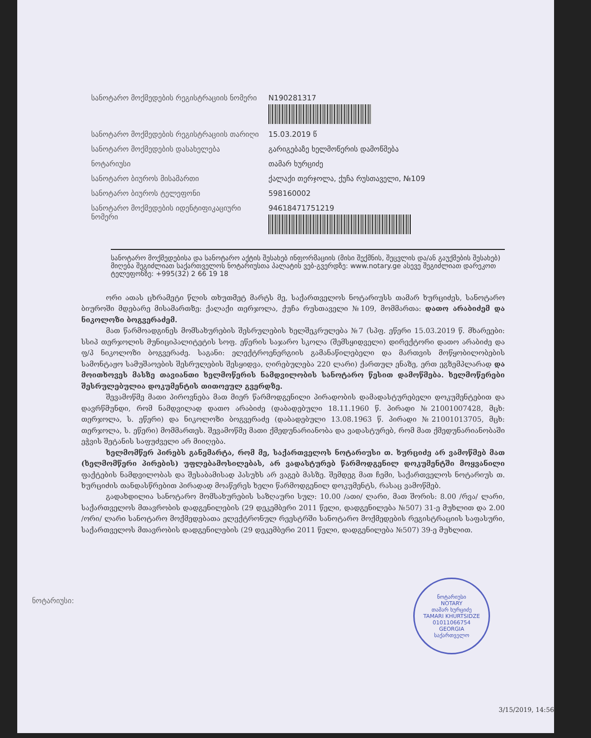სანოტარო მოქმედების რეგისტრაციის ნომერი N190281317
სანოტარო მოქმედების რეგისტრაციის თარიღი 15.03.2019 წ
სანოტარო მოქმედების დასახელება გარიგებაზე ხელმოწერის დამოწმება
ნოტარიუსი თამარ ხურციძე
სანოტარო ბიუროს მისამართი ქალაქი თერჯოლა, ქუჩა რუსთაველი, №109
სანოტარო ბიუროს ტელეფონი 598160002
სანოტარო მოქმედების იდენტიფიკაციური ნომერი
94618471751219
სანოტარო მოქმედებისა და სანოტარო აქტის შესახებ ინფორმაციის (მისი შექმნის, შეცვლის და/ან გაუქმების შესახებ) მიღება შეგიძლიათ საქართველოს ნოტარიუსთა პალატის ვებ-გვერდზე: www.notary.ge ასევე შეგიძლიათ დარეკოთ ტელეფონზე: +995(32) 2 66 19 18
ორი ათას ცხრამეტი წლის თხუთმეტ მარტს მე, საქართველოს ნოტარიუსს თამარ ხურციძეს, სანოტარო ბიუროში მდებარე მისამართზე: ქალაქი თერჯოლა, ქუჩა რუსთაველი №109, მომმართა: დათო არაბიძემ და ნიკოლოზი ბოგვერაძემ.
მათ წარმოადგინეს მომსახურების შესრულების ხელშეკრულება №7 (სპფ. ეწერი 15.03.2019 წ. მხარეები: სსიპ თერჯოლის მუნიციპალიტეტის სოფ. ეწერის საჯარო სკოლა (შემსყიდველი) დირექტორი დათო არაბიძე და ფ/პ ნიკოლოზი ბოგვერაძე. საგანი: ელექტროენერგიის გამანაწილებელი და მართვის მოწყობილობების სამონტაჟო სამუშაოების შესრულების შესყიდვა, ღირებულება 220 ლარი) ქართულ ენაზე, ერთ ეგზემპლარად და მოითხოვეს მასზე თავიანთი ხელმოწერის ნამდვილობის სანოტარო წესით დამოწმება. ხელმოწერები შესრულებულია დოკუმენტის თითოეულ გვერდზე.
შევამოწმე მათი პიროვნება მათ მიერ წარმოდგენილი პირადობის დამადასტურებელი დოკუმენტებით და დავრწმუნდი, რომ ნამდვილად დათო არაბიძე (დაბადებული 18.11.1960 წ. პირადი №21001007428, მცხ: თერჯოლა, ს. ეწერი) და ნიკოლოზი ბოგვერაძე (დაბადებული 13.08.1963 წ. პირადი №21001013705, მცხ: თერჯოლა, ს. ეწერი) მომმართეს. შევამოწმე მათი ქმედუნარიანობა და ვადასტურებ, რომ მათ ქმედუნარიანობაში ეჭვის შეტანის საფუძველი არ მიიღება.
ხელმომწერ პირებს განემარტა, რომ მე, საქართველოს ნოტარიუსი თ. ხურციძე არ ვამოწმებ მათ (ხელმომწერი პირების) უფლებამოსილებას, არ ვადასტურებ წარმოდგენილ დოკუმენტში მოყვანილი ფაქტების ნამდვილობას და შესაბამისად პასუხს არ ვაგებ მასზე. შემდეგ მათ ჩემი, საქართველოს ნოტარიუს თ. ხურციძის თანდასწრებით პირადად მოაწერეს ხელი წარმოდგენილ დოკუმენტს, რასაც ვამოწმებ.
გადახდილია სანოტარო მომსახურების საზღაური სულ: 10.00 /ათი/ ლარი, მათ შორის: 8.00 /რვა/ ლარი, საქართველოს მთავრობის დადგენილების (29 დეკემბერი 2011 წელი, დადგენილება №507) 31-ე მუხლით და 2.00 /ორი/ ლარი სანოტარო მოქმედებათა ელექტრონულ რეესტრში სანოტარო მოქმედების რეგისტრაციის საფასური, საქართველოს მთავრობის დადგენილების (29 დეკემბერი 2011 წელი, დადგენილება №507) 39-ე მუხლით.
ნოტარიუსი:
ნოტარიუსი
NOTARY
თამარ ხურციძე
TAMARI KHURTSIDZE
01011066754
GEORGIA
საქართველო
3/15/2019, 14:56